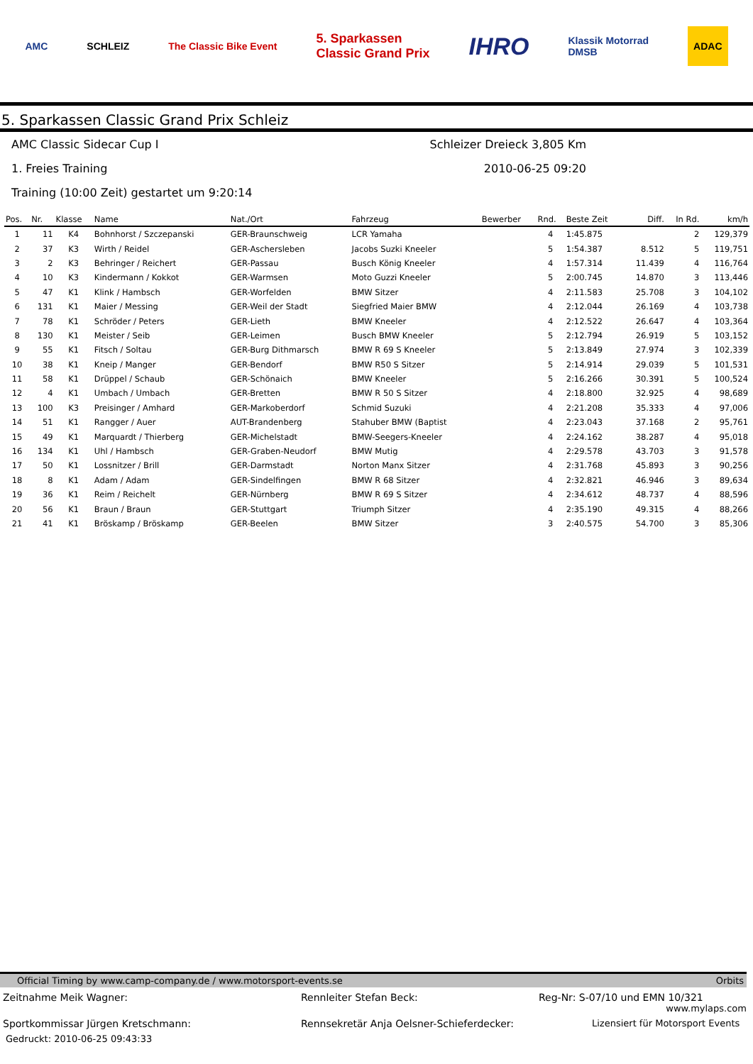AMC SCHLEIZ The Classic Bike Event 5. Sparkassen
Classic Grand Prix IHRO Klassik Motorrad
DMSB ADAC
5. Sparkassen Classic Grand Prix Schleiz
AMC Classic Sidecar Cup I Schleizer Dreieck 3,805 Km
1. Freies Training 2010-06-25 09:20
Training (10:00 Zeit) gestartet um 9:20:14
| Pos. | Nr. | Klasse | Name | Nat./Ort | Fahrzeug | Bewerber | Rnd. | Beste Zeit | Diff. | In Rd. | km/h |
| --- | --- | --- | --- | --- | --- | --- | --- | --- | --- | --- | --- |
| 1 | 11 | K4 | Bohnhorst / Szczepanski | GER-Braunschweig | LCR Yamaha | | 4 | 1:45.875 | | 2 | 129,379 |
| 2 | 37 | K3 | Wirth / Reidel | GER-Aschersleben | Jacobs Suzki Kneeler | | 5 | 1:54.387 | 8.512 | 5 | 119,751 |
| 3 | 2 | K3 | Behringer / Reichert | GER-Passau | Busch König Kneeler | | 4 | 1:57.314 | 11.439 | 4 | 116,764 |
| 4 | 10 | K3 | Kindermann / Kokkot | GER-Warmsen | Moto Guzzi Kneeler | | 5 | 2:00.745 | 14.870 | 3 | 113,446 |
| 5 | 47 | K1 | Klink / Hambsch | GER-Worfelden | BMW Sitzer | | 4 | 2:11.583 | 25.708 | 3 | 104,102 |
| 6 | 131 | K1 | Maier / Messing | GER-Weil der Stadt | Siegfried Maier BMW | | 4 | 2:12.044 | 26.169 | 4 | 103,738 |
| 7 | 78 | K1 | Schröder / Peters | GER-Lieth | BMW Kneeler | | 4 | 2:12.522 | 26.647 | 4 | 103,364 |
| 8 | 130 | K1 | Meister / Seib | GER-Leimen | Busch BMW Kneeler | | 5 | 2:12.794 | 26.919 | 5 | 103,152 |
| 9 | 55 | K1 | Fitsch / Soltau | GER-Burg Dithmarsch | BMW R 69 S Kneeler | | 5 | 2:13.849 | 27.974 | 3 | 102,339 |
| 10 | 38 | K1 | Kneip / Manger | GER-Bendorf | BMW R50 S Sitzer | | 5 | 2:14.914 | 29.039 | 5 | 101,531 |
| 11 | 58 | K1 | Drüppel / Schaub | GER-Schönaich | BMW Kneeler | | 5 | 2:16.266 | 30.391 | 5 | 100,524 |
| 12 | 4 | K1 | Umbach / Umbach | GER-Bretten | BMW R 50 S Sitzer | | 4 | 2:18.800 | 32.925 | 4 | 98,689 |
| 13 | 100 | K3 | Preisinger / Amhard | GER-Markoberdorf | Schmid Suzuki | | 4 | 2:21.208 | 35.333 | 4 | 97,006 |
| 14 | 51 | K1 | Rangger / Auer | AUT-Brandenberg | Stahuber BMW (Baptist | | 4 | 2:23.043 | 37.168 | 2 | 95,761 |
| 15 | 49 | K1 | Marquardt / Thierberg | GER-Michelstadt | BMW-Seegers-Kneeler | | 4 | 2:24.162 | 38.287 | 4 | 95,018 |
| 16 | 134 | K1 | Uhl / Hambsch | GER-Graben-Neudorf | BMW Mutig | | 4 | 2:29.578 | 43.703 | 3 | 91,578 |
| 17 | 50 | K1 | Lossnitzer / Brill | GER-Darmstadt | Norton Manx Sitzer | | 4 | 2:31.768 | 45.893 | 3 | 90,256 |
| 18 | 8 | K1 | Adam / Adam | GER-Sindelfingen | BMW R 68 Sitzer | | 4 | 2:32.821 | 46.946 | 3 | 89,634 |
| 19 | 36 | K1 | Reim / Reichelt | GER-Nürnberg | BMW R 69 S Sitzer | | 4 | 2:34.612 | 48.737 | 4 | 88,596 |
| 20 | 56 | K1 | Braun / Braun | GER-Stuttgart | Triumph Sitzer | | 4 | 2:35.190 | 49.315 | 4 | 88,266 |
| 21 | 41 | K1 | Bröskamp / Bröskamp | GER-Beelen | BMW Sitzer | | 3 | 2:40.575 | 54.700 | 3 | 85,306 |
Official Timing by www.camp-company.de / www.motorsport-events.se Orbits
Zeitnahme Meik Wagner: Rennleiter Stefan Beck: Reg-Nr: S-07/10 und EMN 10/321
www.mylaps.com
Sportkommissar Jürgen Kretschmann: Rennsekretär Anja Oelsner-Schieferdecker: Lizensiert für Motorsport Events
Gedruckt: 2010-06-25 09:43:33